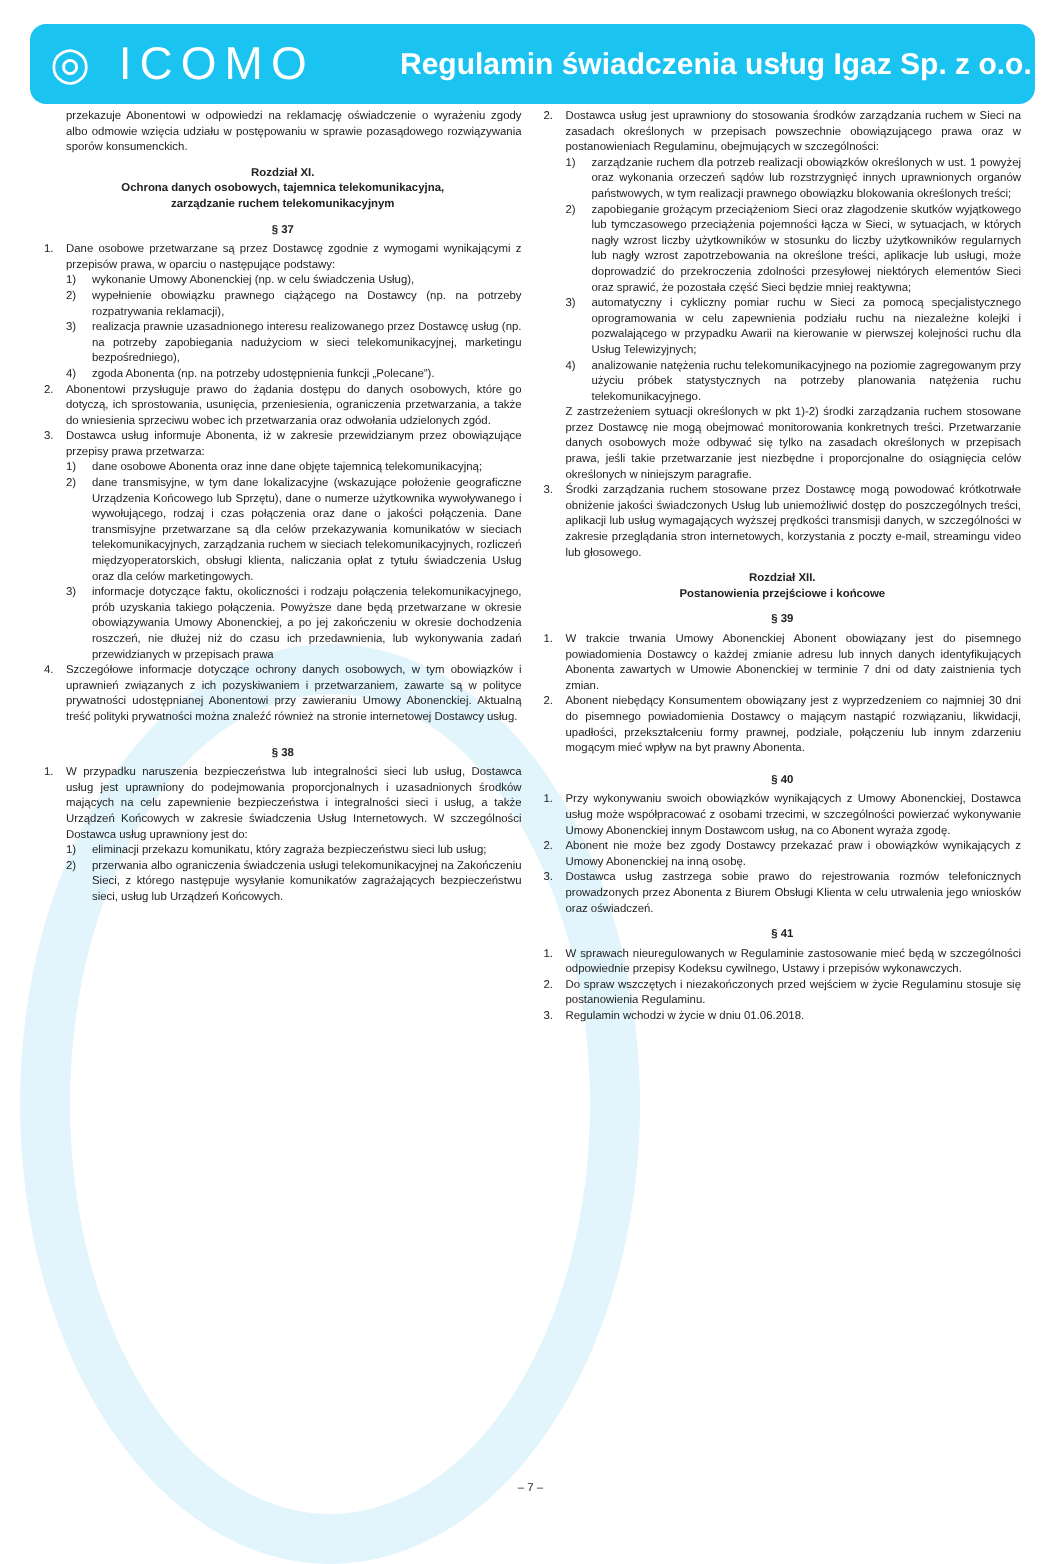◎ ICOMO
Regulamin świadczenia usług Igaz Sp. z o.o.
przekazuje Abonentowi w odpowiedzi na reklamację oświadczenie o wyrażeniu zgody albo odmowie wzięcia udziału w postępowaniu w sprawie pozasądowego rozwiązywania sporów konsumenckich.
Rozdział XI.
Ochrona danych osobowych, tajemnica telekomunikacyjna,
zarządzanie ruchem telekomunikacyjnym
§ 37
1. Dane osobowe przetwarzane są przez Dostawcę zgodnie z wymogami wynikającymi z przepisów prawa, w oparciu o następujące podstawy:
1) wykonanie Umowy Abonenckiej (np. w celu świadczenia Usług),
2) wypełnienie obowiązku prawnego ciążącego na Dostawcy (np. na potrzeby rozpatrywania reklamacji),
3) realizacja prawnie uzasadnionego interesu realizowanego przez Dostawcę usług (np. na potrzeby zapobiegania nadużyciom w sieci telekomunikacyjnej, marketingu bezpośredniego),
4) zgoda Abonenta (np. na potrzeby udostępnienia funkcji „Polecane”).
2. Abonentowi przysługuje prawo do żądania dostępu do danych osobowych, które go dotyczą, ich sprostowania, usunięcia, przeniesienia, ograniczenia przetwarzania, a także do wniesienia sprzeciwu wobec ich przetwarzania oraz odwołania udzielonych zgód.
3. Dostawca usług informuje Abonenta, iż w zakresie przewidzianym przez obowiązujące przepisy prawa przetwarza:
1) dane osobowe Abonenta oraz inne dane objęte tajemnicą telekomunikacyjną;
2) dane transmisyjne, w tym dane lokalizacyjne (wskazujące położenie geograficzne Urządzenia Końcowego lub Sprzętu), dane o numerze użytkownika wywoływanego i wywołującego, rodzaj i czas połączenia oraz dane o jakości połączenia. Dane transmisyjne przetwarzane są dla celów przekazywania komunikatów w sieciach telekomunikacyjnych, zarządzania ruchem w sieciach telekomunikacyjnych, rozliczeń międzyoperatorskich, obsługi klienta, naliczania opłat z tytułu świadczenia Usług oraz dla celów marketingowych.
3) informacje dotyczące faktu, okoliczności i rodzaju połączenia telekomunikacyjnego, prób uzyskania takiego połączenia. Powyższe dane będą przetwarzane w okresie obowiązywania Umowy Abonenckiej, a po jej zakończeniu w okresie dochodzenia roszczeń, nie dłużej niż do czasu ich przedawnienia, lub wykonywania zadań przewidzianych w przepisach prawa
4. Szczegółowe informacje dotyczące ochrony danych osobowych, w tym obowiązków i uprawnień związanych z ich pozyskiwaniem i przetwarzaniem, zawarte są w polityce prywatności udostępnianej Abonentowi przy zawieraniu Umowy Abonenckiej. Aktualną treść polityki prywatności można znaleźć również na stronie internetowej Dostawcy usług.
§ 38
1. W przypadku naruszenia bezpieczeństwa lub integralności sieci lub usług, Dostawca usług jest uprawniony do podejmowania proporcjonalnych i uzasadnionych środków mających na celu zapewnienie bezpieczeństwa i integralności sieci i usług, a także Urządzeń Końcowych w zakresie świadczenia Usług Internetowych. W szczególności Dostawca usług uprawniony jest do:
1) eliminacji przekazu komunikatu, który zagraża bezpieczeństwu sieci lub usług;
2) przerwania albo ograniczenia świadczenia usługi telekomunikacyjnej na Zakończeniu Sieci, z którego następuje wysyłanie komunikatów zagrażających bezpieczeństwu sieci, usług lub Urządzeń Końcowych.
2. Dostawca usług jest uprawniony do stosowania środków zarządzania ruchem w Sieci na zasadach określonych w przepisach powszechnie obowiązującego prawa oraz w postanowieniach Regulaminu, obejmujących w szczególności:
1) zarządzanie ruchem dla potrzeb realizacji obowiązków określonych w ust. 1 powyżej oraz wykonania orzeczeń sądów lub rozstrzygnięć innych uprawnionych organów państwowych, w tym realizacji prawnego obowiązku blokowania określonych treści;
2) zapobieganie grożącym przeciążeniom Sieci oraz złagodzenie skutków wyjątkowego lub tymczasowego przeciążenia pojemności łącza w Sieci, w sytuacjach, w których nagły wzrost liczby użytkowników w stosunku do liczby użytkowników regularnych lub nagły wzrost zapotrzebowania na określone treści, aplikacje lub usługi, może doprowadzić do przekroczenia zdolności przesyłowej niektórych elementów Sieci oraz sprawić, że pozostała część Sieci będzie mniej reaktywna;
3) automatyczny i cykliczny pomiar ruchu w Sieci za pomocą specjalistycznego oprogramowania w celu zapewnienia podziału ruchu na niezależne kolejki i pozwalającego w przypadku Awarii na kierowanie w pierwszej kolejności ruchu dla Usług Telewizyjnych;
4) analizowanie natężenia ruchu telekomunikacyjnego na poziomie zagregowanym przy użyciu próbek statystycznych na potrzeby planowania natężenia ruchu telekomunikacyjnego.
Z zastrzeżeniem sytuacji określonych w pkt 1)-2) środki zarządzania ruchem stosowane przez Dostawcę nie mogą obejmować monitorowania konkretnych treści. Przetwarzanie danych osobowych może odbywać się tylko na zasadach określonych w przepisach prawa, jeśli takie przetwarzanie jest niezbędne i proporcjonalne do osiągnięcia celów określonych w niniejszym paragrafie.
3. Środki zarządzania ruchem stosowane przez Dostawcę mogą powodować krótkotrwałe obniżenie jakości świadczonych Usług lub uniemożliwić dostęp do poszczególnych treści, aplikacji lub usług wymagających wyższej prędkości transmisji danych, w szczególności w zakresie przeglądania stron internetowych, korzystania z poczty e-mail, streamingu video lub głosowego.
Rozdział XII.
Postanowienia przejściowe i końcowe
§ 39
1. W trakcie trwania Umowy Abonenckiej Abonent obowiązany jest do pisemnego powiadomienia Dostawcy o każdej zmianie adresu lub innych danych identyfikujących Abonenta zawartych w Umowie Abonenckiej w terminie 7 dni od daty zaistnienia tych zmian.
2. Abonent niebędący Konsumentem obowiązany jest z wyprzedzeniem co najmniej 30 dni do pisemnego powiadomienia Dostawcy o mającym nastąpić rozwiązaniu, likwidacji, upadłości, przekształceniu formy prawnej, podziale, połączeniu lub innym zdarzeniu mogącym mieć wpływ na byt prawny Abonenta.
§ 40
1. Przy wykonywaniu swoich obowiązków wynikających z Umowy Abonenckiej, Dostawca usług może współpracować z osobami trzecimi, w szczególności powierzać wykonywanie Umowy Abonenckiej innym Dostawcom usług, na co Abonent wyraża zgodę.
2. Abonent nie może bez zgody Dostawcy przekazać praw i obowiązków wynikających z Umowy Abonenckiej na inną osobę.
3. Dostawca usług zastrzega sobie prawo do rejestrowania rozmów telefonicznych prowadzonych przez Abonenta z Biurem Obsługi Klienta w celu utrwalenia jego wniosków oraz oświadczeń.
§ 41
1. W sprawach nieuregulowanych w Regulaminie zastosowanie mieć będą w szczególności odpowiednie przepisy Kodeksu cywilnego, Ustawy i przepisów wykonawczych.
2. Do spraw wszczętych i niezakończonych przed wejściem w życie Regulaminu stosuje się postanowienia Regulaminu.
3. Regulamin wchodzi w życie w dniu 01.06.2018.
– 7 –